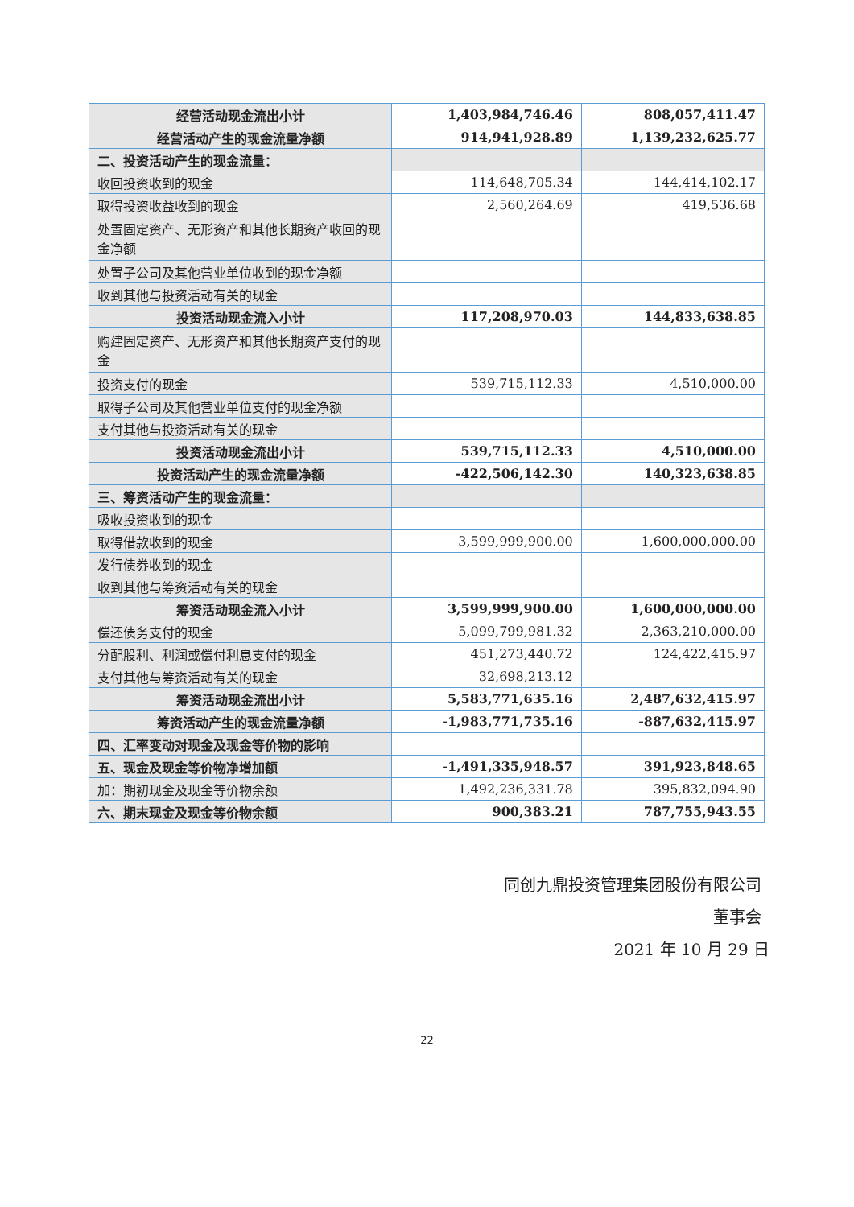| 经营活动现金流出小计 | 1,403,984,746.46 | 808,057,411.47 |
| 经营活动产生的现金流量净额 | 914,941,928.89 | 1,139,232,625.77 |
| 二、投资活动产生的现金流量： | | |
| 收回投资收到的现金 | 114,648,705.34 | 144,414,102.17 |
| 取得投资收益收到的现金 | 2,560,264.69 | 419,536.68 |
| 处置固定资产、无形资产和其他长期资产收回的现金净额 | | |
| 处置子公司及其他营业单位收到的现金净额 | | |
| 收到其他与投资活动有关的现金 | | |
| 投资活动现金流入小计 | 117,208,970.03 | 144,833,638.85 |
| 购建固定资产、无形资产和其他长期资产支付的现金 | | |
| 投资支付的现金 | 539,715,112.33 | 4,510,000.00 |
| 取得子公司及其他营业单位支付的现金净额 | | |
| 支付其他与投资活动有关的现金 | | |
| 投资活动现金流出小计 | 539,715,112.33 | 4,510,000.00 |
| 投资活动产生的现金流量净额 | -422,506,142.30 | 140,323,638.85 |
| 三、筹资活动产生的现金流量： | | |
| 吸收投资收到的现金 | | |
| 取得借款收到的现金 | 3,599,999,900.00 | 1,600,000,000.00 |
| 发行债券收到的现金 | | |
| 收到其他与筹资活动有关的现金 | | |
| 筹资活动现金流入小计 | 3,599,999,900.00 | 1,600,000,000.00 |
| 偿还债务支付的现金 | 5,099,799,981.32 | 2,363,210,000.00 |
| 分配股利、利润或偿付利息支付的现金 | 451,273,440.72 | 124,422,415.97 |
| 支付其他与筹资活动有关的现金 | 32,698,213.12 | |
| 筹资活动现金流出小计 | 5,583,771,635.16 | 2,487,632,415.97 |
| 筹资活动产生的现金流量净额 | -1,983,771,735.16 | -887,632,415.97 |
| 四、汇率变动对现金及现金等价物的影响 | | |
| 五、现金及现金等价物净增加额 | -1,491,335,948.57 | 391,923,848.65 |
| 加：期初现金及现金等价物余额 | 1,492,236,331.78 | 395,832,094.90 |
| 六、期末现金及现金等价物余额 | 900,383.21 | 787,755,943.55 |
同创九鼎投资管理集团股份有限公司
董事会
2021 年 10 月 29 日
22